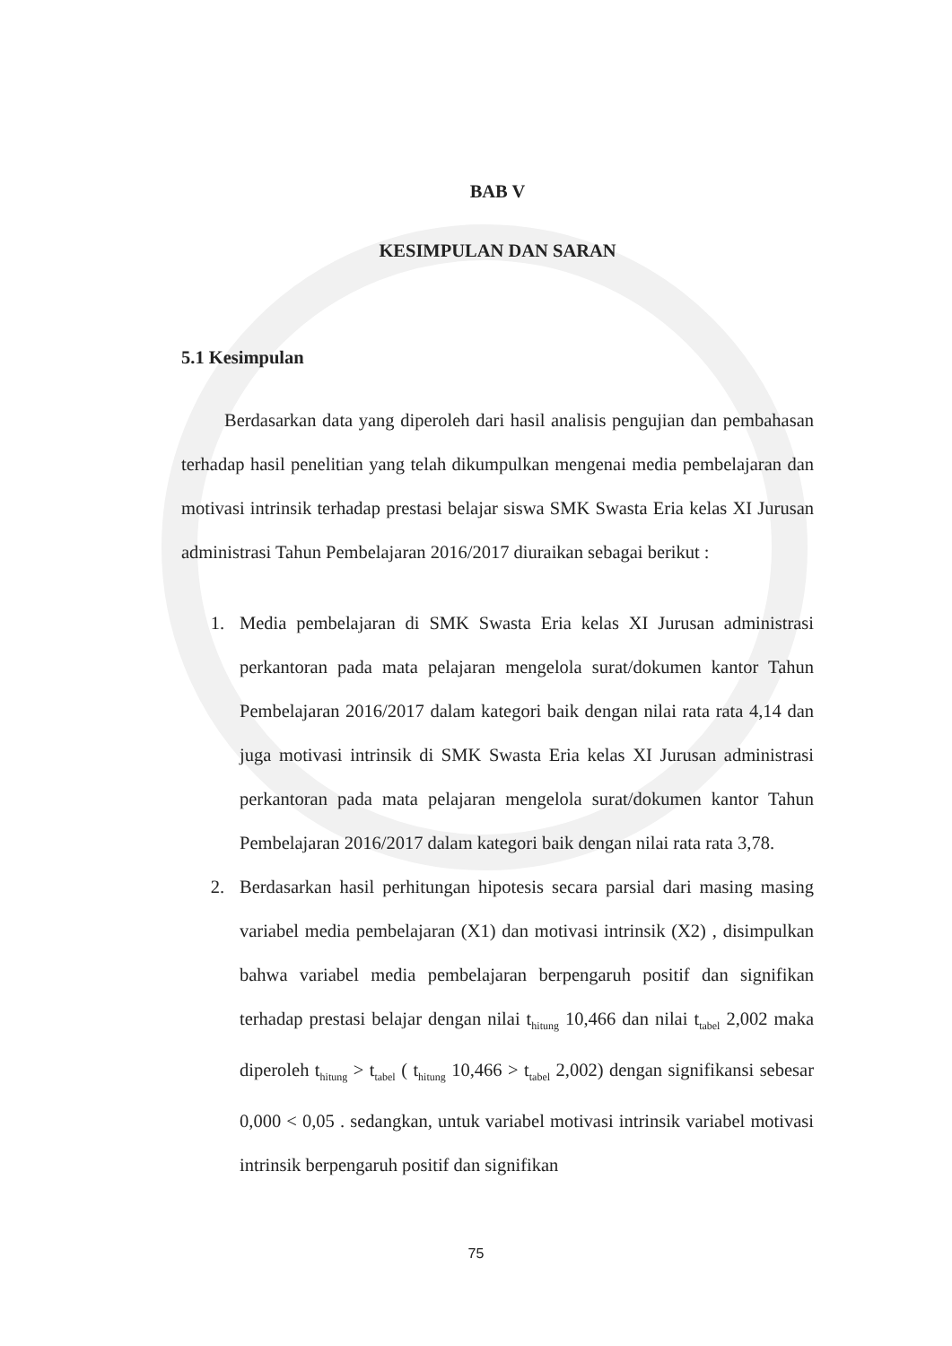BAB V
KESIMPULAN DAN SARAN
5.1 Kesimpulan
Berdasarkan data yang diperoleh dari hasil analisis pengujian dan pembahasan terhadap hasil penelitian yang telah dikumpulkan mengenai media pembelajaran dan motivasi intrinsik terhadap prestasi belajar siswa SMK Swasta Eria kelas XI Jurusan administrasi Tahun Pembelajaran 2016/2017 diuraikan sebagai berikut :
1. Media pembelajaran di SMK Swasta Eria kelas XI Jurusan administrasi perkantoran pada mata pelajaran mengelola surat/dokumen kantor Tahun Pembelajaran 2016/2017 dalam kategori baik dengan nilai rata rata 4,14 dan juga motivasi intrinsik di SMK Swasta Eria kelas XI Jurusan administrasi perkantoran pada mata pelajaran mengelola surat/dokumen kantor Tahun Pembelajaran 2016/2017 dalam kategori baik dengan nilai rata rata 3,78.
2. Berdasarkan hasil perhitungan hipotesis secara parsial dari masing masing variabel media pembelajaran (X1) dan motivasi intrinsik (X2) , disimpulkan bahwa variabel media pembelajaran berpengaruh positif dan signifikan terhadap prestasi belajar dengan nilai t<sub>hitung</sub> 10,466 dan nilai t<sub>tabel</sub> 2,002 maka diperoleh t<sub>hitung</sub> > t<sub>tabel</sub> ( t<sub>hitung</sub> 10,466 > t<sub>tabel</sub> 2,002) dengan signifikansi sebesar 0,000 < 0,05 . sedangkan, untuk variabel motivasi intrinsik variabel motivasi intrinsik berpengaruh positif dan signifikan
75